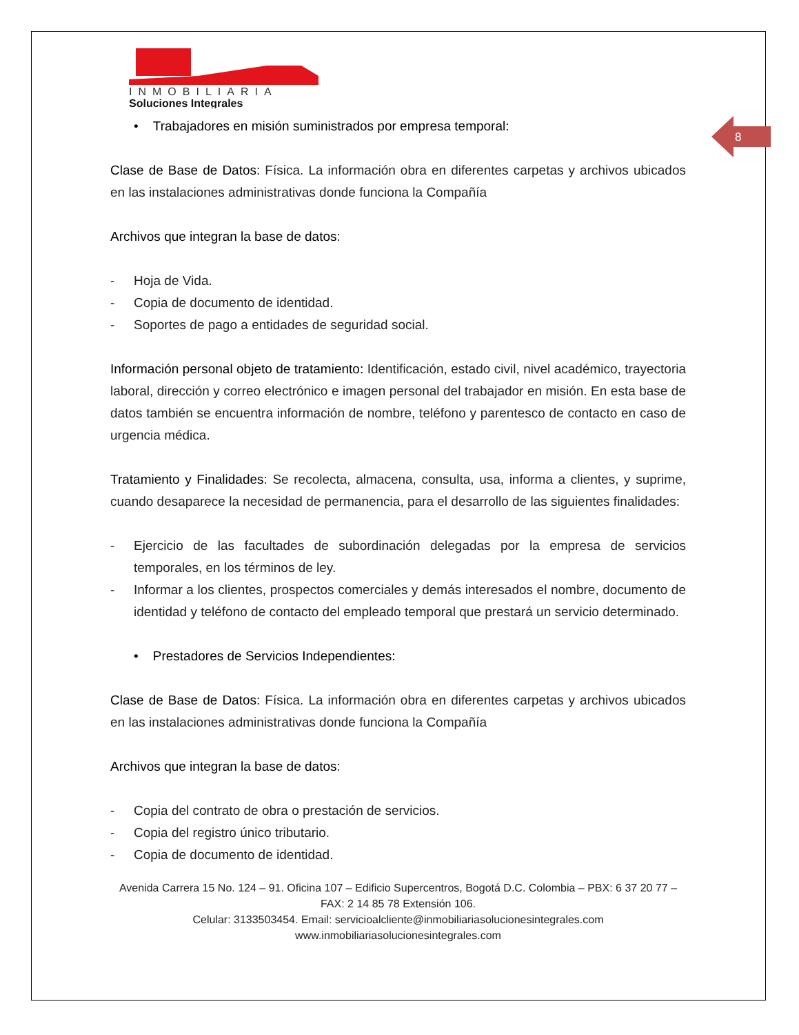8
INMOBILIARIA
Soluciones Integrales
• Trabajadores en misión suministrados por empresa temporal:
Clase de Base de Datos: Física. La información obra en diferentes carpetas y archivos ubicados en las instalaciones administrativas donde funciona la Compañía
Archivos que integran la base de datos:
- Hoja de Vida.
- Copia de documento de identidad.
- Soportes de pago a entidades de seguridad social.
Información personal objeto de tratamiento: Identificación, estado civil, nivel académico, trayectoria laboral, dirección y correo electrónico e imagen personal del trabajador en misión. En esta base de datos también se encuentra información de nombre, teléfono y parentesco de contacto en caso de urgencia médica.
Tratamiento y Finalidades: Se recolecta, almacena, consulta, usa, informa a clientes, y suprime, cuando desaparece la necesidad de permanencia, para el desarrollo de las siguientes finalidades:
- Ejercicio de las facultades de subordinación delegadas por la empresa de servicios temporales, en los términos de ley.
- Informar a los clientes, prospectos comerciales y demás interesados el nombre, documento de identidad y teléfono de contacto del empleado temporal que prestará un servicio determinado.
• Prestadores de Servicios Independientes:
Clase de Base de Datos: Física. La información obra en diferentes carpetas y archivos ubicados en las instalaciones administrativas donde funciona la Compañía
Archivos que integran la base de datos:
- Copia del contrato de obra o prestación de servicios.
- Copia del registro único tributario.
- Copia de documento de identidad.
Avenida Carrera 15 No. 124 – 91. Oficina 107 – Edificio Supercentros, Bogotá D.C. Colombia – PBX: 6 37 20 77 – FAX: 2 14 85 78 Extensión 106.
Celular: 3133503454. Email: servicioalcliente@inmobiliariasolucionesintegrales.com
www.inmobiliariasolucionesintegrales.com